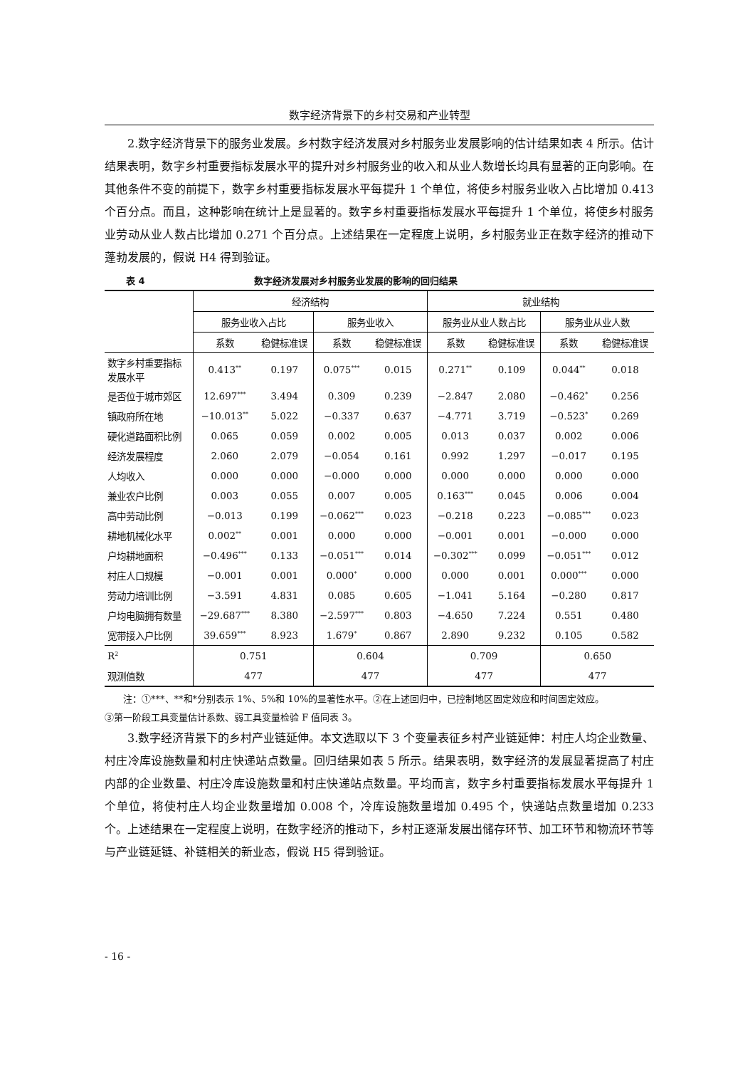数字经济背景下的乡村交易和产业转型
2.数字经济背景下的服务业发展。乡村数字经济发展对乡村服务业发展影响的估计结果如表 4 所示。估计结果表明，数字乡村重要指标发展水平的提升对乡村服务业的收入和从业人数增长均具有显著的正向影响。在其他条件不变的前提下，数字乡村重要指标发展水平每提升 1 个单位，将使乡村服务业收入占比增加 0.413 个百分点。而且，这种影响在统计上是显著的。数字乡村重要指标发展水平每提升 1 个单位，将使乡村服务业劳动从业人数占比增加 0.271 个百分点。上述结果在一定程度上说明，乡村服务业正在数字经济的推动下蓬勃发展的，假说 H4 得到验证。
表 4 数字经济发展对乡村服务业发展的影响的回归结果
| | 经济结构 | | | | 就业结构 | | | |
| --- | --- | --- | --- | --- | --- | --- | --- | --- |
| | 服务业收入占比 | | 服务业收入 | | 服务业从业人数占比 | | 服务业从业人数 | |
| | 系数 | 稳健标准误 | 系数 | 稳健标准误 | 系数 | 稳健标准误 | 系数 | 稳健标准误 |
| 数字乡村重要指标 发展水平 | 0.413<sup>**</sup> | 0.197 | 0.075<sup>***</sup> | 0.015 | 0.271<sup>**</sup> | 0.109 | 0.044<sup>**</sup> | 0.018 |
| 是否位于城市郊区 | 12.697<sup>***</sup> | 3.494 | 0.309 | 0.239 | −2.847 | 2.080 | −0.462<sup>*</sup> | 0.256 |
| 镇政府所在地 | −10.013<sup>**</sup> | 5.022 | −0.337 | 0.637 | −4.771 | 3.719 | −0.523<sup>*</sup> | 0.269 |
| 硬化道路面积比例 | 0.065 | 0.059 | 0.002 | 0.005 | 0.013 | 0.037 | 0.002 | 0.006 |
| 经济发展程度 | 2.060 | 2.079 | −0.054 | 0.161 | 0.992 | 1.297 | −0.017 | 0.195 |
| 人均收入 | 0.000 | 0.000 | −0.000 | 0.000 | 0.000 | 0.000 | 0.000 | 0.000 |
| 兼业农户比例 | 0.003 | 0.055 | 0.007 | 0.005 | 0.163<sup>***</sup> | 0.045 | 0.006 | 0.004 |
| 高中劳动比例 | −0.013 | 0.199 | −0.062<sup>***</sup> | 0.023 | −0.218 | 0.223 | −0.085<sup>***</sup> | 0.023 |
| 耕地机械化水平 | 0.002<sup>**</sup> | 0.001 | 0.000 | 0.000 | −0.001 | 0.001 | −0.000 | 0.000 |
| 户均耕地面积 | −0.496<sup>***</sup> | 0.133 | −0.051<sup>***</sup> | 0.014 | −0.302<sup>***</sup> | 0.099 | −0.051<sup>***</sup> | 0.012 |
| 村庄人口规模 | −0.001 | 0.001 | 0.000<sup>*</sup> | 0.000 | 0.000 | 0.001 | 0.000<sup>***</sup> | 0.000 |
| 劳动力培训比例 | −3.591 | 4.831 | 0.085 | 0.605 | −1.041 | 5.164 | −0.280 | 0.817 |
| 户均电脑拥有数量 | −29.687<sup>***</sup> | 8.380 | −2.597<sup>***</sup> | 0.803 | −4.650 | 7.224 | 0.551 | 0.480 |
| 宽带接入户比例 | 39.659<sup>***</sup> | 8.923 | 1.679<sup>*</sup> | 0.867 | 2.890 | 9.232 | 0.105 | 0.582 |
| R<sup>2</sup> | 0.751 | | 0.604 | | 0.709 | | 0.650 | |
| 观测值数 | 477 | | 477 | | 477 | | 477 | |
注：①***、**和*分别表示 1%、5%和 10%的显著性水平。②在上述回归中，已控制地区固定效应和时间固定效应。
③第一阶段工具变量估计系数、弱工具变量检验 F 值同表 3。
3.数字经济背景下的乡村产业链延伸。本文选取以下 3 个变量表征乡村产业链延伸：村庄人均企业数量、村庄冷库设施数量和村庄快递站点数量。回归结果如表 5 所示。结果表明，数字经济的发展显著提高了村庄内部的企业数量、村庄冷库设施数量和村庄快递站点数量。平均而言，数字乡村重要指标发展水平每提升 1 个单位，将使村庄人均企业数量增加 0.008 个，冷库设施数量增加 0.495 个，快递站点数量增加 0.233 个。上述结果在一定程度上说明，在数字经济的推动下，乡村正逐渐发展出储存环节、加工环节和物流环节等与产业链延链、补链相关的新业态，假说 H5 得到验证。
- 16 -